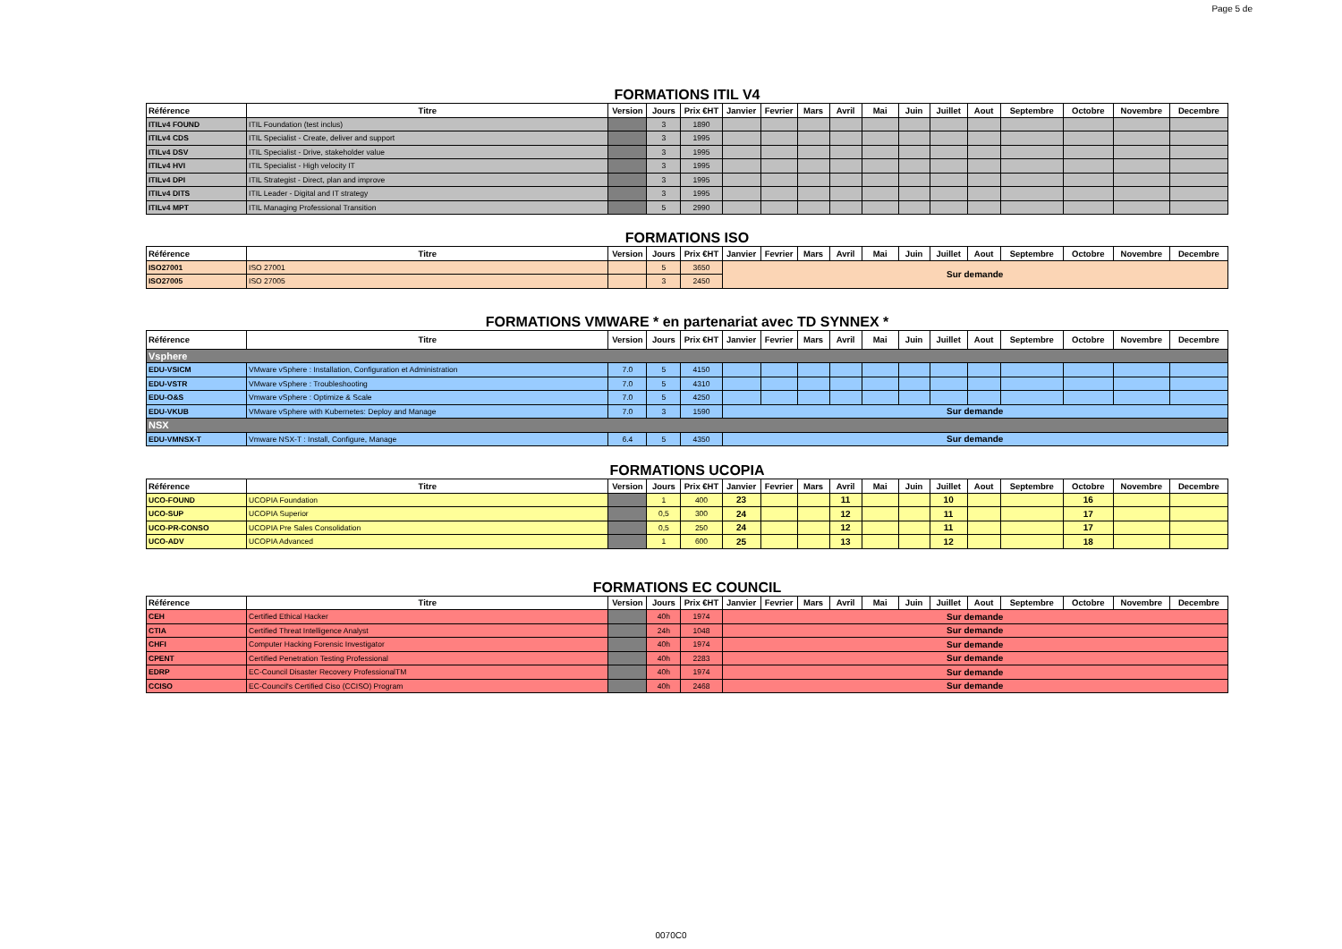Page 5 de
FORMATIONS ITIL V4
| Référence | Titre | Version | Jours | Prix €HT | Janvier | Fevrier | Mars | Avril | Mai | Juin | Juillet | Aout | Septembre | Octobre | Novembre | Decembre |
| --- | --- | --- | --- | --- | --- | --- | --- | --- | --- | --- | --- | --- | --- | --- | --- | --- |
| ITILv4 FOUND | ITIL Foundation (test inclus) | | 3 | 1890 | | | | | | | | | | | | |
| ITILv4 CDS | ITIL Specialist - Create, deliver and support | | 3 | 1995 | | | | | | | | | | | | |
| ITILv4 DSV | ITIL Specialist - Drive, stakeholder value | | 3 | 1995 | | | | | | | | | | | | |
| ITILv4 HVI | ITIL Specialist - High velocity IT | | 3 | 1995 | | | | | | | | | | | | |
| ITILv4 DPI | ITIL Strategist - Direct, plan and improve | | 3 | 1995 | | | | | | | | | | | | |
| ITILv4 DITS | ITIL Leader - Digital and IT strategy | | 3 | 1995 | | | | | | | | | | | | |
| ITILv4 MPT | ITIL Managing Professional Transition | | 5 | 2990 | | | | | | | | | | | | |
FORMATIONS ISO
| Référence | Titre | Version | Jours | Prix €HT | Janvier | Fevrier | Mars | Avril | Mai | Juin | Juillet | Aout | Septembre | Octobre | Novembre | Decembre |
| --- | --- | --- | --- | --- | --- | --- | --- | --- | --- | --- | --- | --- | --- | --- | --- | --- |
| ISO27001 | ISO 27001 | | 5 | 3650 | Sur demande | | | | | | | | | | | |
| ISO27005 | ISO 27005 | | 3 | 2450 | | | | | | | | | | | | |
FORMATIONS VMWARE * en partenariat avec TD SYNNEX *
| Référence | Titre | Version | Jours | Prix €HT | Janvier | Fevrier | Mars | Avril | Mai | Juin | Juillet | Aout | Septembre | Octobre | Novembre | Decembre |
| --- | --- | --- | --- | --- | --- | --- | --- | --- | --- | --- | --- | --- | --- | --- | --- | --- |
| Vsphere | | | | | | | | | | | | | | | | |
| EDU-VSICM | VMware vSphere : Installation, Configuration et Administration | 7.0 | 5 | 4150 | | | | | | | | | | | | |
| EDU-VSTR | VMware vSphere : Troubleshooting | 7.0 | 5 | 4310 | | | | | | | | | | | | |
| EDU-O&S | Vmware vSphere : Optimize & Scale | 7.0 | 5 | 4250 | | | | | | | | | | | | |
| EDU-VKUB | VMware vSphere with Kubernetes: Deploy and Manage | 7.0 | 3 | 1590 | Sur demande | | | | | | | | | | | |
| NSX | | | | | | | | | | | | | | | | |
| EDU-VMNSX-T | Vmware NSX-T : Install, Configure, Manage | 6.4 | 5 | 4350 | Sur demande | | | | | | | | | | | |
FORMATIONS UCOPIA
| Référence | Titre | Version | Jours | Prix €HT | Janvier | Fevrier | Mars | Avril | Mai | Juin | Juillet | Aout | Septembre | Octobre | Novembre | Decembre |
| --- | --- | --- | --- | --- | --- | --- | --- | --- | --- | --- | --- | --- | --- | --- | --- | --- |
| UCO-FOUND | UCOPIA Foundation | | 1 | 400 | 23 | | | 11 | | | 10 | | | 16 | | |
| UCO-SUP | UCOPIA Superior | | 0,5 | 300 | 24 | | | 12 | | | 11 | | | 17 | | |
| UCO-PR-CONSO | UCOPIA Pre Sales Consolidation | | 0,5 | 250 | 24 | | | 12 | | | 11 | | | 17 | | |
| UCO-ADV | UCOPIA Advanced | | 1 | 600 | 25 | | | 13 | | | 12 | | | 18 | | |
FORMATIONS EC COUNCIL
| Référence | Titre | Version | Jours | Prix €HT | Janvier | Fevrier | Mars | Avril | Mai | Juin | Juillet | Aout | Septembre | Octobre | Novembre | Decembre |
| --- | --- | --- | --- | --- | --- | --- | --- | --- | --- | --- | --- | --- | --- | --- | --- | --- |
| CEH | Certified Ethical Hacker | | 40h | 1974 | Sur demande | | | | | | | | | | | |
| CTIA | Certified Threat Intelligence Analyst | | 24h | 1048 | Sur demande | | | | | | | | | | | |
| CHFI | Computer Hacking Forensic Investigator | | 40h | 1974 | Sur demande | | | | | | | | | | | |
| CPENT | Certified Penetration Testing Professional | | 40h | 2283 | Sur demande | | | | | | | | | | | |
| EDRP | EC-Council Disaster Recovery ProfessionalTM | | 40h | 1974 | Sur demande | | | | | | | | | | | |
| CCISO | EC-Council's Certified Ciso (CCISO) Program | | 40h | 2468 | Sur demande | | | | | | | | | | | |
0070C0